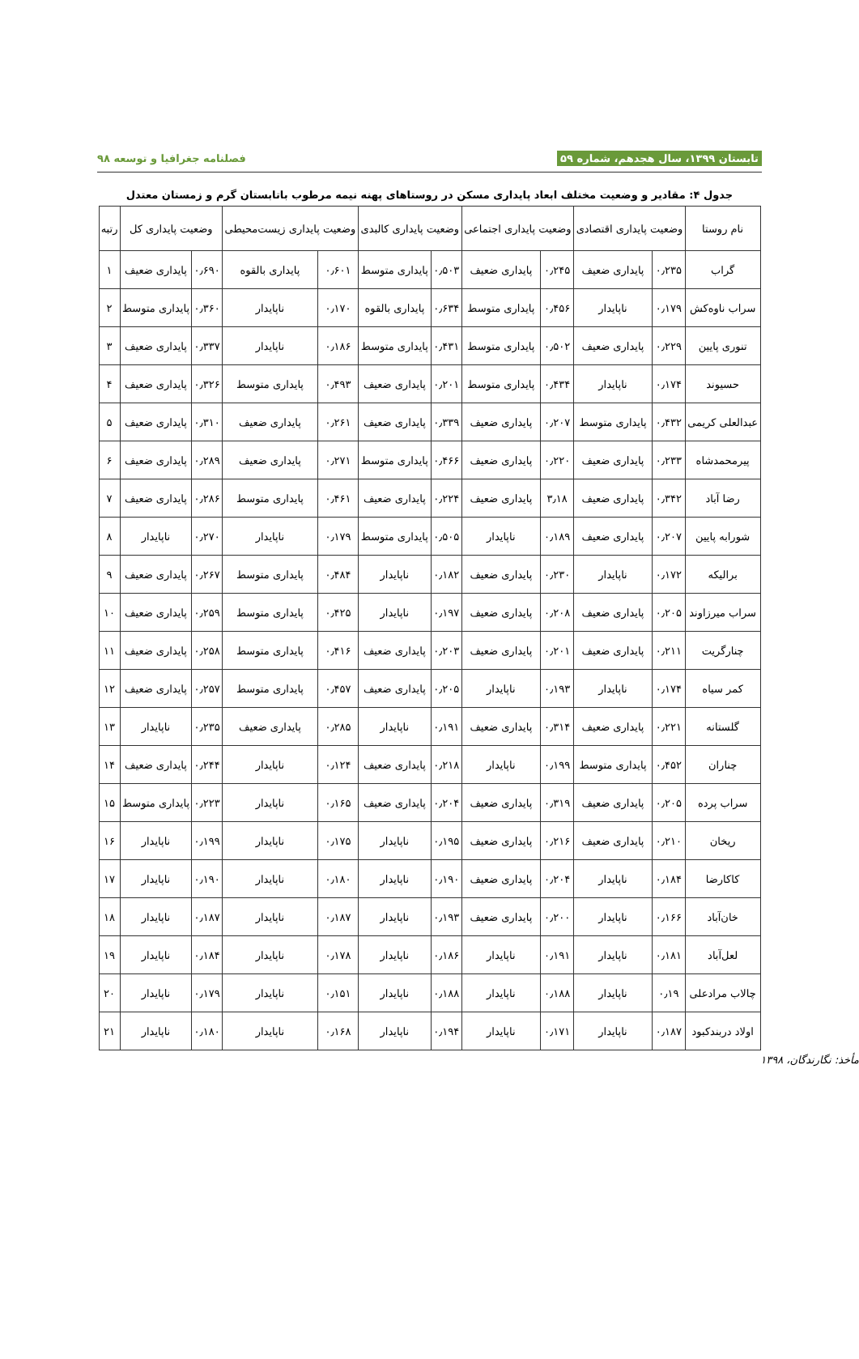تابستان ۱۳۹۹، سال هجدهم، شماره ۵۹ فصلنامه جغرافیا و توسعه ۹۸
جدول ۴: مقادیر و وضعیت مختلف ابعاد پایداری مسکن در روستاهای پهنه نیمه مرطوب باتابستان گرم و زمستان معتدل
| نام روستا | وضعیت پایداری اقتصادی | | وضعیت پایداری اجتماعی | | وضعیت پایداری کالبدی | | وضعیت پایداری زیست‌محیطی | | وضعیت پایداری کل | | رتبه |
| --- | --- | --- | --- | --- | --- | --- | --- | --- | --- | --- | --- |
| گراب | ۰٫۲۳۵ | پایداری ضعیف | ۰٫۲۴۵ | پایداری ضعیف | ۰٫۵۰۳ | پایداری متوسط | ۰٫۶۰۱ | پایداری بالقوه | ۰٫۶۹۰ | پایداری ضعیف | ۱ |
| سراب ناوه‌کش | ۰٫۱۷۹ | ناپایدار | ۰٫۴۵۶ | پایداری متوسط | ۰٫۶۳۴ | پایداری بالقوه | ۰٫۱۷۰ | ناپایدار | ۰٫۳۶۰ | پایداری متوسط | ۲ |
| تنوری پایین | ۰٫۲۲۹ | پایداری ضعیف | ۰٫۵۰۲ | پایداری متوسط | ۰٫۴۳۱ | پایداری متوسط | ۰٫۱۸۶ | ناپایدار | ۰٫۳۳۷ | پایداری ضعیف | ۳ |
| حسیوند | ۰٫۱۷۴ | ناپایدار | ۰٫۴۳۴ | پایداری متوسط | ۰٫۲۰۱ | پایداری ضعیف | ۰٫۴۹۳ | پایداری متوسط | ۰٫۳۲۶ | پایداری ضعیف | ۴ |
| عبدالعلی کریمی | ۰٫۴۳۲ | پایداری متوسط | ۰٫۲۰۷ | پایداری ضعیف | ۰٫۳۳۹ | پایداری ضعیف | ۰٫۲۶۱ | پایداری ضعیف | ۰٫۳۱۰ | پایداری ضعیف | ۵ |
| پیرمحمدشاه | ۰٫۲۳۳ | پایداری ضعیف | ۰٫۲۲۰ | پایداری ضعیف | ۰٫۴۶۶ | پایداری متوسط | ۰٫۲۷۱ | پایداری ضعیف | ۰٫۲۸۹ | پایداری ضعیف | ۶ |
| رضا آباد | ۰٫۳۴۲ | پایداری ضعیف | ۳٫۱۸ | پایداری ضعیف | ۰٫۲۲۴ | پایداری ضعیف | ۰٫۴۶۱ | پایداری متوسط | ۰٫۲۸۶ | پایداری ضعیف | ۷ |
| شورابه پایین | ۰٫۲۰۷ | پایداری ضعیف | ۰٫۱۸۹ | ناپایدار | ۰٫۵۰۵ | پایداری متوسط | ۰٫۱۷۹ | ناپایدار | ۰٫۲۷۰ | ناپایدار | ۸ |
| برالیکه | ۰٫۱۷۲ | ناپایدار | ۰٫۲۳۰ | پایداری ضعیف | ۰٫۱۸۲ | ناپایدار | ۰٫۴۸۴ | پایداری متوسط | ۰٫۲۶۷ | پایداری ضعیف | ۹ |
| سراب میرزاوند | ۰٫۲۰۵ | پایداری ضعیف | ۰٫۲۰۸ | پایداری ضعیف | ۰٫۱۹۷ | ناپایدار | ۰٫۴۲۵ | پایداری متوسط | ۰٫۲۵۹ | پایداری ضعیف | ۱۰ |
| چنارگریت | ۰٫۲۱۱ | پایداری ضعیف | ۰٫۲۰۱ | پایداری ضعیف | ۰٫۲۰۳ | پایداری ضعیف | ۰٫۴۱۶ | پایداری متوسط | ۰٫۲۵۸ | پایداری ضعیف | ۱۱ |
| کمر سیاه | ۰٫۱۷۴ | ناپایدار | ۰٫۱۹۳ | ناپایدار | ۰٫۲۰۵ | پایداری ضعیف | ۰٫۴۵۷ | پایداری متوسط | ۰٫۲۵۷ | پایداری ضعیف | ۱۲ |
| گلستانه | ۰٫۲۲۱ | پایداری ضعیف | ۰٫۳۱۴ | پایداری ضعیف | ۰٫۱۹۱ | ناپایدار | ۰٫۲۸۵ | پایداری ضعیف | ۰٫۲۳۵ | ناپایدار | ۱۳ |
| چناران | ۰٫۴۵۲ | پایداری متوسط | ۰٫۱۹۹ | ناپایدار | ۰٫۲۱۸ | پایداری ضعیف | ۰٫۱۲۴ | ناپایدار | ۰٫۲۴۴ | پایداری ضعیف | ۱۴ |
| سراب پرده | ۰٫۲۰۵ | پایداری ضعیف | ۰٫۳۱۹ | پایداری ضعیف | ۰٫۲۰۴ | پایداری ضعیف | ۰٫۱۶۵ | ناپایدار | ۰٫۲۲۳ | پایداری متوسط | ۱۵ |
| ریخان | ۰٫۲۱۰ | پایداری ضعیف | ۰٫۲۱۶ | پایداری ضعیف | ۰٫۱۹۵ | ناپایدار | ۰٫۱۷۵ | ناپایدار | ۰٫۱۹۹ | ناپایدار | ۱۶ |
| کاکارضا | ۰٫۱۸۴ | ناپایدار | ۰٫۲۰۴ | پایداری ضعیف | ۰٫۱۹۰ | ناپایدار | ۰٫۱۸۰ | ناپایدار | ۰٫۱۹۰ | ناپایدار | ۱۷ |
| خان‌آباد | ۰٫۱۶۶ | ناپایدار | ۰٫۲۰۰ | پایداری ضعیف | ۰٫۱۹۳ | ناپایدار | ۰٫۱۸۷ | ناپایدار | ۰٫۱۸۷ | ناپایدار | ۱۸ |
| لعل‌آباد | ۰٫۱۸۱ | ناپایدار | ۰٫۱۹۱ | ناپایدار | ۰٫۱۸۶ | ناپایدار | ۰٫۱۷۸ | ناپایدار | ۰٫۱۸۴ | ناپایدار | ۱۹ |
| چالاب مرادعلی | ۰٫۱۹ | ناپایدار | ۰٫۱۸۸ | ناپایدار | ۰٫۱۸۸ | ناپایدار | ۰٫۱۵۱ | ناپایدار | ۰٫۱۷۹ | ناپایدار | ۲۰ |
| اولاد دربندکبود | ۰٫۱۸۷ | ناپایدار | ۰٫۱۷۱ | ناپایدار | ۰٫۱۹۴ | ناپایدار | ۰٫۱۶۸ | ناپایدار | ۰٫۱۸۰ | ناپایدار | ۲۱ |
مأخذ: نگارندگان، ۱۳۹۸